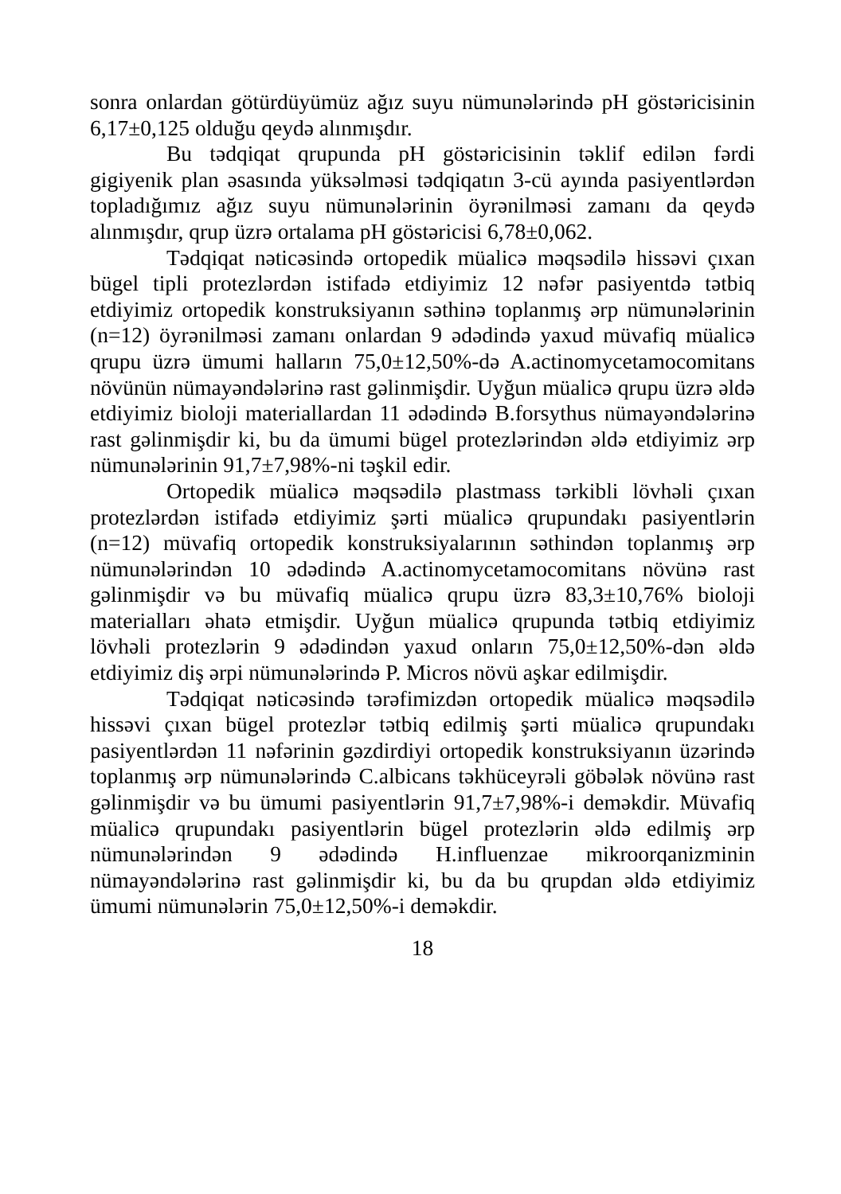sonra onlardan götürdüyümüz ağız suyu nümunələrində pH göstəricisinin 6,17±0,125 olduğu qeydə alınmışdır.
Bu tədqiqat qrupunda pH göstəricisinin təklif edilən fərdi gigiyenik plan əsasında yüksəlməsi tədqiqatın 3-cü ayında pasiyentlərdən topladığımız ağız suyu nümunələrinin öyrənilməsi zamanı da qeydə alınmışdır, qrup üzrə ortalama pH göstəricisi 6,78±0,062.
Tədqiqat nəticəsində ortopedik müalicə məqsədilə hissəvi çıxan bügel tipli protezlərdən istifadə etdiyimiz 12 nəfər pasiyentdə tətbiq etdiyimiz ortopedik konstruksiyanın səthinə toplanmış ərp nümunələrinin (n=12) öyrənilməsi zamanı onlardan 9 ədədində yaxud müvafiq müalicə qrupu üzrə ümumi halların 75,0±12,50%-də A.actinomycetamocomitans növünün nümayəndələrinə rast gəlinmişdir. Uyğun müalicə qrupu üzrə əldə etdiyimiz bioloji materiallardan 11 ədədində B.forsythus nümayəndələrinə rast gəlinmişdir ki, bu da ümumi bügel protezlərindən əldə etdiyimiz ərp nümunələrinin 91,7±7,98%-ni təşkil edir.
Ortopedik müalicə məqsədilə plastmass tərkibli lövhəli çıxan protezlərdən istifadə etdiyimiz şərti müalicə qrupundakı pasiyentlərin (n=12) müvafiq ortopedik konstruksiyalarının səthindən toplanmış ərp nümunələrindən 10 ədədində A.actinomycetamocomitans növünə rast gəlinmişdir və bu müvafiq müalicə qrupu üzrə 83,3±10,76% bioloji materialları əhatə etmişdir. Uyğun müalicə qrupunda tətbiq etdiyimiz lövhəli protezlərin 9 ədədindən yaxud onların 75,0±12,50%-dən əldə etdiyimiz diş ərpi nümunələrində P. Micros növü aşkar edilmişdir.
Tədqiqat nəticəsində tərəfimizdən ortopedik müalicə məqsədilə hissəvi çıxan bügel protezlər tətbiq edilmiş şərti müalicə qrupundakı pasiyentlərdən 11 nəfərinin gəzdirdiyi ortopedik konstruksiyanın üzərində toplanmış ərp nümunələrində C.albicans təkhüceyrəli göbələk növünə rast gəlinmişdir və bu ümumi pasiyentlərin 91,7±7,98%-i deməkdir. Müvafiq müalicə qrupundakı pasiyentlərin bügel protezlərin əldə edilmiş ərp nümunələrindən 9 ədədində H.influenzae mikroorqanizminin nümayəndələrinə rast gəlinmişdir ki, bu da bu qrupdan əldə etdiyimiz ümumi nümunələrin 75,0±12,50%-i deməkdir.
18